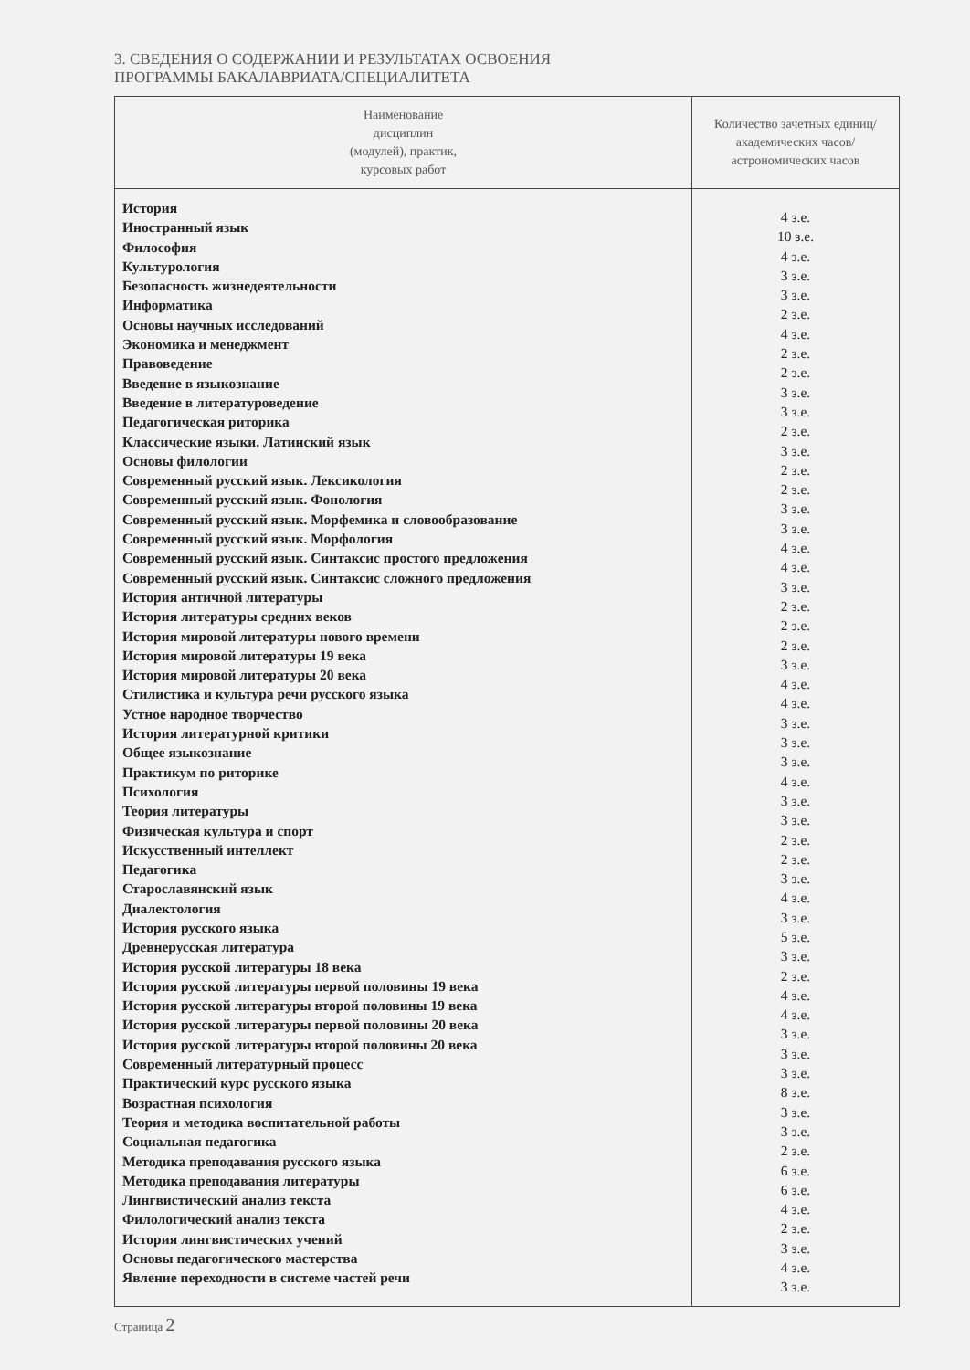3. СВЕДЕНИЯ О СОДЕРЖАНИИ И РЕЗУЛЬТАТАХ ОСВОЕНИЯ
ПРОГРАММЫ БАКАЛАВРИАТА/СПЕЦИАЛИТЕТА
| Наименование дисциплин (модулей), практик, курсовых работ | Количество зачетных единиц/академических часов/астрономических часов |
| --- | --- |
| История Иностранный язык Философия Культурология Безопасность жизнедеятельности Информатика Основы научных исследований Экономика и менеджмент Правоведение Введение в языкознание Введение в литературоведение Педагогическая риторика Классические языки. Латинский язык Основы филологии Современный русский язык. Лексикология Современный русский язык. Фонология Современный русский язык. Морфемика и словообразование Современный русский язык. Морфология Современный русский язык. Синтаксис простого предложения Современный русский язык. Синтаксис сложного предложения История античной литературы История литературы средних веков История мировой литературы нового времени История мировой литературы 19 века История мировой литературы 20 века Стилистика и культура речи русского языка Устное народное творчество История литературной критики Общее языкознание Практикум по риторике Психология Теория литературы Физическая культура и спорт Искусственный интеллект Педагогика Старославянский язык Диалектология История русского языка Древнерусская литература История русской литературы 18 века История русской литературы первой половины 19 века История русской литературы второй половины 19 века История русской литературы первой половины 20 века История русской литературы второй половины 20 века Современный литературный процесс Практический курс русского языка Возрастная психология Теория и методика воспитательной работы Социальная педагогика Методика преподавания русского языка Методика преподавания литературы Лингвистический анализ текста Филологический анализ текста История лингвистических учений Основы педагогического мастерства Явление переходности в системе частей речи | 4 з.е. 10 з.е. 4 з.е. 3 з.е. 3 з.е. 2 з.е. 4 з.е. 2 з.е. 2 з.е. 3 з.е. 3 з.е. 2 з.е. 3 з.е. 2 з.е. 2 з.е. 3 з.е. 3 з.е. 4 з.е. 4 з.е. 3 з.е. 2 з.е. 2 з.е. 2 з.е. 3 з.е. 4 з.е. 4 з.е. 3 з.е. 3 з.е. 3 з.е. 4 з.е. 3 з.е. 3 з.е. 2 з.е. 2 з.е. 3 з.е. 4 з.е. 3 з.е. 5 з.е. 3 з.е. 2 з.е. 4 з.е. 4 з.е. 3 з.е. 3 з.е. 3 з.е. 8 з.е. 3 з.е. 3 з.е. 2 з.е. 6 з.е. 6 з.е. 4 з.е. 2 з.е. 3 з.е. 4 з.е. 3 з.е. |
Страница 2